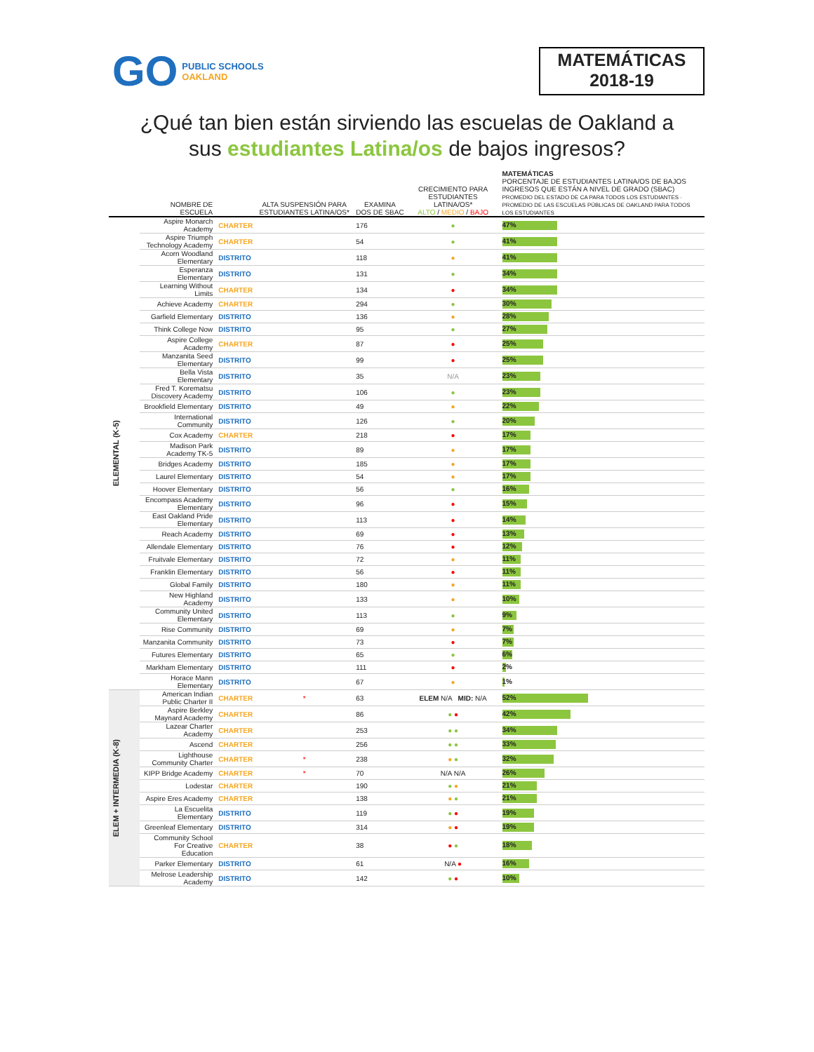GO PUBLIC SCHOOLS
OAKLAND
MATEMÁTICAS
2018-19
¿Qué tan bien están sirviendo las escuelas de Oakland a
sus estudiantes Latina/os de bajos ingresos?
| | NOMBRE DE ESCUELA | | ALTA SUSPENSIÓN PARA ESTUDIANTES LATINA/OS* | EXAMINA DOS DE SBAC | CRECIMIENTO PARA ESTUDIANTES LATINA/OS* ALTO / MEDIO / BAJO | MATEMÁTICAS PORCENTAJE DE ESTUDIANTES LATINA/OS DE BAJOS INGRESOS QUE ESTÁN A NIVEL DE GRADO (SBAC) PROMEDIO DEL ESTADO DE CA PARA TODOS LOS ESTUDIANTES · PROMEDIO DE LAS ESCUELAS PÚBLICAS DE OAKLAND PARA TODOS LOS ESTUDIANTES |
| --- | --- | --- | --- | --- | --- | --- |
| ELEMENTAL (K-5) | Aspire Monarch Academy | CHARTER | | 176 | ● | 47% |
| | Aspire Triumph Technology Academy | CHARTER | | 54 | ● | 41% |
| | Acorn Woodland Elementary | DISTRITO | | 118 | ● | 41% |
| | Esperanza Elementary | DISTRITO | | 131 | ● | 34% |
| | Learning Without Limits | CHARTER | | 134 | ● | 34% |
| | Achieve Academy | CHARTER | | 294 | ● | 30% |
| | Garfield Elementary | DISTRITO | | 136 | ● | 28% |
| | Think College Now | DISTRITO | | 95 | ● | 27% |
| | Aspire College Academy | CHARTER | | 87 | ● | 25% |
| | Manzanita Seed Elementary | DISTRITO | | 99 | ● | 25% |
| | Bella Vista Elementary | DISTRITO | | 35 | N/A | 23% |
| | Fred T. Korematsu Discovery Academy | DISTRITO | | 106 | ● | 23% |
| | Brookfield Elementary | DISTRITO | | 49 | ● | 22% |
| | International Community | DISTRITO | | 126 | ● | 20% |
| | Cox Academy | CHARTER | | 218 | ● | 17% |
| | Madison Park Academy TK-5 | DISTRITO | | 89 | ● | 17% |
| | Bridges Academy | DISTRITO | | 185 | ● | 17% |
| | Laurel Elementary | DISTRITO | | 54 | ● | 17% |
| | Hoover Elementary | DISTRITO | | 56 | ● | 16% |
| | Encompass Academy Elementary | DISTRITO | | 96 | ● | 15% |
| | East Oakland Pride Elementary | DISTRITO | | 113 | ● | 14% |
| | Reach Academy | DISTRITO | | 69 | ● | 13% |
| | Allendale Elementary | DISTRITO | | 76 | ● | 12% |
| | Fruitvale Elementary | DISTRITO | | 72 | ● | 11% |
| | Franklin Elementary | DISTRITO | | 56 | ● | 11% |
| | Global Family | DISTRITO | | 180 | ● | 11% |
| | New Highland Academy | DISTRITO | | 133 | ● | 10% |
| | Community United Elementary | DISTRITO | | 113 | ● | 9% |
| | Rise Community | DISTRITO | | 69 | ● | 7% |
| | Manzanita Community | DISTRITO | | 73 | ● | 7% |
| | Futures Elementary | DISTRITO | | 65 | ● | 6% |
| | Markham Elementary | DISTRITO | | 111 | ● | 2% |
| | Horace Mann Elementary | DISTRITO | | 67 | ● | 1% |
| ELEM + INTERMEDIA (K-8) | American Indian Public Charter II | CHARTER | * | 63 | ELEM N/A MID: N/A | 52% |
| | Aspire Berkley Maynard Academy | CHARTER | | 86 | ● ● | 42% |
| | Lazear Charter Academy | CHARTER | | 253 | ● ● | 34% |
| | Ascend | CHARTER | | 256 | ● ● | 33% |
| | Lighthouse Community Charter | CHARTER | * | 238 | ● ● | 32% |
| | KIPP Bridge Academy | CHARTER | * | 70 | N/A N/A | 26% |
| | Lodestar | CHARTER | | 190 | ● ● | 21% |
| | Aspire Eres Academy | CHARTER | | 138 | ● ● | 21% |
| | La Escuelita Elementary | DISTRITO | | 119 | ● ● | 19% |
| | Greenleaf Elementary | DISTRITO | | 314 | ● ● | 19% |
| | Community School For Creative Education | CHARTER | | 38 | ● ● | 18% |
| | Parker Elementary | DISTRITO | | 61 | N/A ● | 16% |
| | Melrose Leadership Academy | DISTRITO | | 142 | ● ● | 10% |